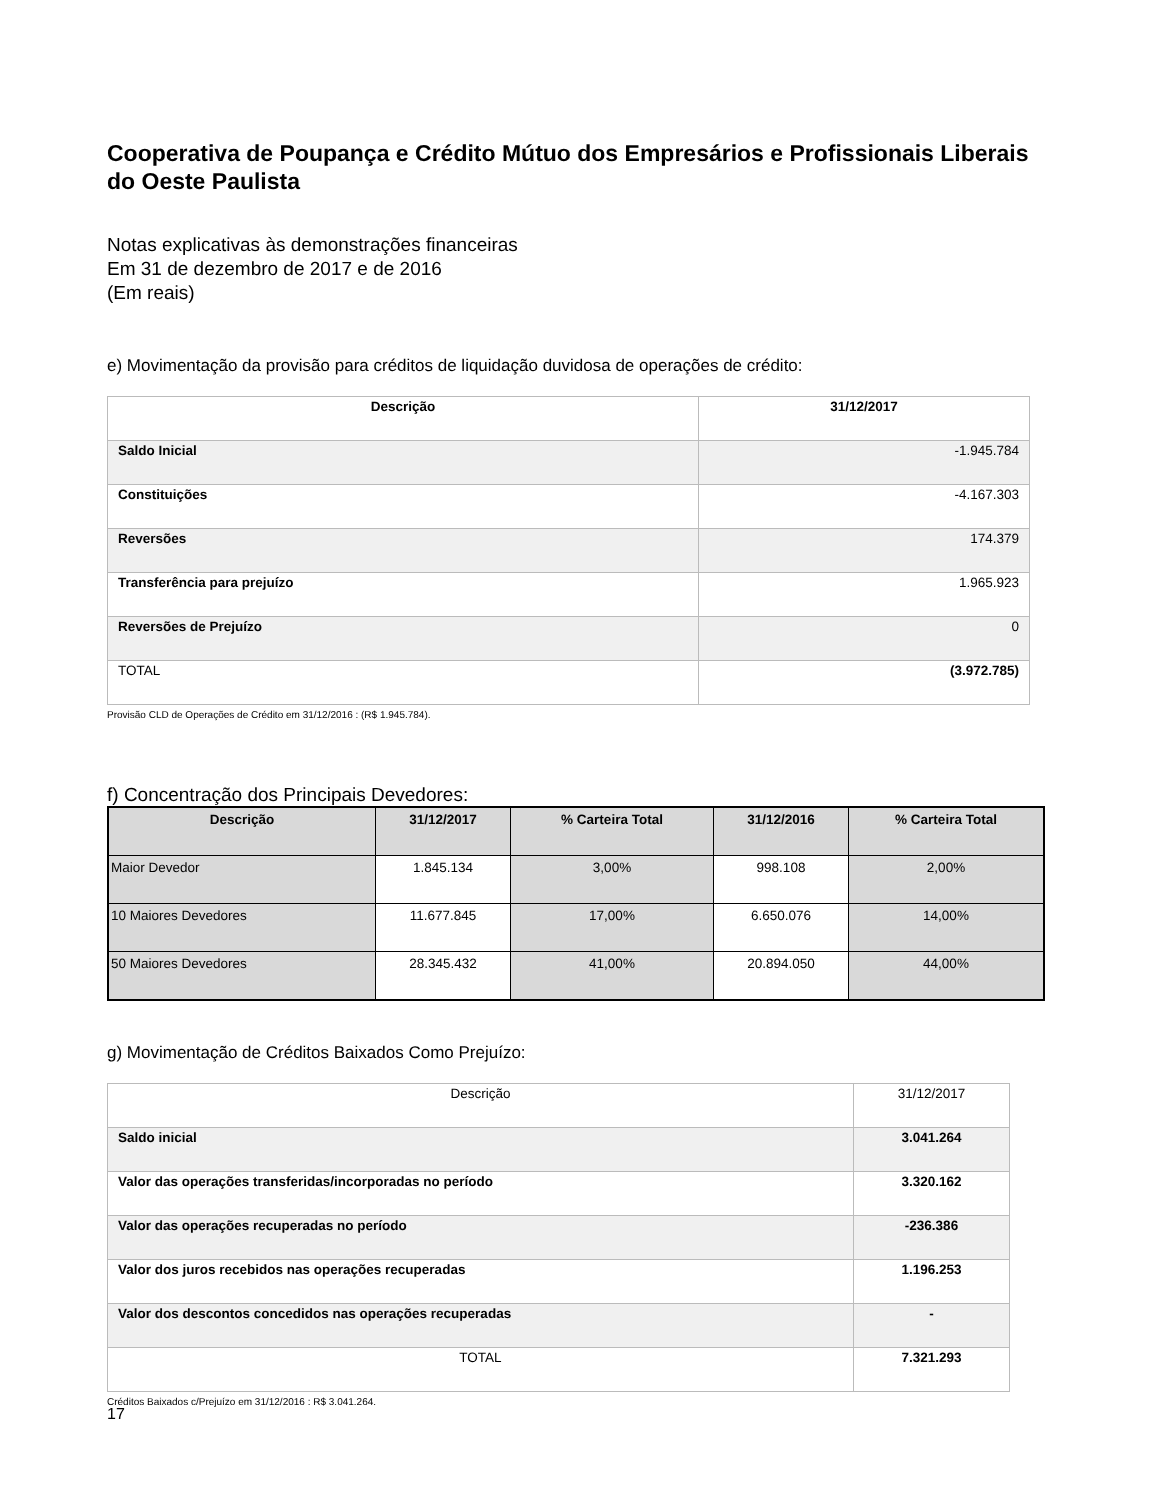Cooperativa de Poupança e Crédito Mútuo dos Empresários e Profissionais Liberais do Oeste Paulista
Notas explicativas às demonstrações financeiras
Em 31 de dezembro de 2017 e de 2016
(Em reais)
e) Movimentação da provisão para créditos de liquidação duvidosa de operações de crédito:
| Descrição | 31/12/2017 |
| --- | --- |
| Saldo Inicial | -1.945.784 |
| Constituições | -4.167.303 |
| Reversões | 174.379 |
| Transferência para prejuízo | 1.965.923 |
| Reversões de Prejuízo | 0 |
| TOTAL | (3.972.785) |
Provisão CLD de Operações de Crédito em 31/12/2016 : (R$ 1.945.784).
f) Concentração dos Principais Devedores:
| Descrição | 31/12/2017 | % Carteira Total | 31/12/2016 | % Carteira Total |
| --- | --- | --- | --- | --- |
| Maior Devedor | 1.845.134 | 3,00% | 998.108 | 2,00% |
| 10 Maiores Devedores | 11.677.845 | 17,00% | 6.650.076 | 14,00% |
| 50 Maiores Devedores | 28.345.432 | 41,00% | 20.894.050 | 44,00% |
g) Movimentação de Créditos Baixados Como Prejuízo:
| Descrição | 31/12/2017 |
| Saldo inicial | 3.041.264 |
| Valor das operações transferidas/incorporadas no período | 3.320.162 |
| Valor das operações recuperadas no período | -236.386 |
| Valor dos juros recebidos nas operações recuperadas | 1.196.253 |
| Valor dos descontos concedidos nas operações recuperadas | - |
| TOTAL | 7.321.293 |
Créditos Baixados c/Prejuízo em 31/12/2016 : R$ 3.041.264.
17